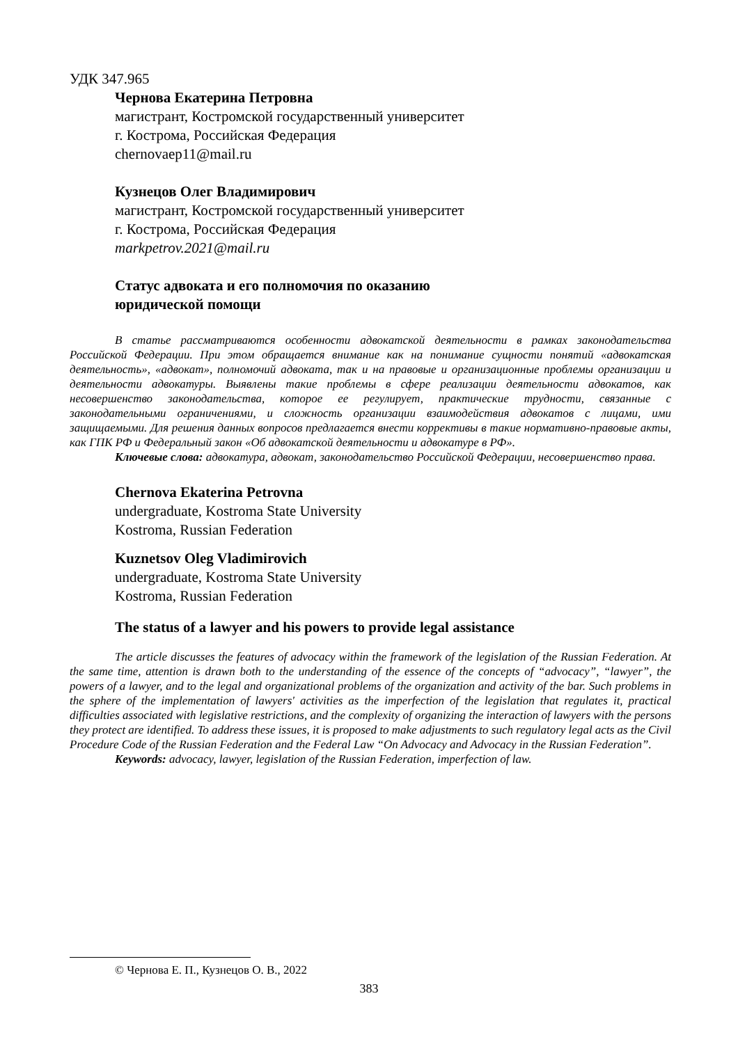УДК 347.965
Чернова Екатерина Петровна
магистрант, Костромской государственный университет
г. Кострома, Российская Федерация
chernovaep11@mail.ru
Кузнецов Олег Владимирович
магистрант, Костромской государственный университет
г. Кострома, Российская Федерация
markpetrov.2021@mail.ru
Статус адвоката и его полномочия по оказанию
юридической помощи
В статье рассматриваются особенности адвокатской деятельности в рамках законодательства Российской Федерации. При этом обращается внимание как на понимание сущности понятий «адвокатская деятельность», «адвокат», полномочий адвоката, так и на правовые и организационные проблемы организации и деятельности адвокатуры. Выявлены такие проблемы в сфере реализации деятельности адвокатов, как несовершенство законодательства, которое ее регулирует, практические трудности, связанные с законодательными ограничениями, и сложность организации взаимодействия адвокатов с лицами, ими защищаемыми. Для решения данных вопросов предлагается внести коррективы в такие нормативно-правовые акты, как ГПК РФ и Федеральный закон «Об адвокатской деятельности и адвокатуре в РФ».
Ключевые слова: адвокатура, адвокат, законодательство Российской Федерации, несовершенство права.
Chernova Ekaterina Petrovna
undergraduate, Kostroma State University
Kostroma, Russian Federation
Kuznetsov Oleg Vladimirovich
undergraduate, Kostroma State University
Kostroma, Russian Federation
The status of a lawyer and his powers to provide legal assistance
The article discusses the features of advocacy within the framework of the legislation of the Russian Federation. At the same time, attention is drawn both to the understanding of the essence of the concepts of “advocacy”, “lawyer”, the powers of a lawyer, and to the legal and organizational problems of the organization and activity of the bar. Such problems in the sphere of the implementation of lawyers' activities as the imperfection of the legislation that regulates it, practical difficulties associated with legislative restrictions, and the complexity of organizing the interaction of lawyers with the persons they protect are identified. To address these issues, it is proposed to make adjustments to such regulatory legal acts as the Civil Procedure Code of the Russian Federation and the Federal Law “On Advocacy and Advocacy in the Russian Federation”.
Keywords: advocacy, lawyer, legislation of the Russian Federation, imperfection of law.
© Чернова Е. П., Кузнецов О. В., 2022
383